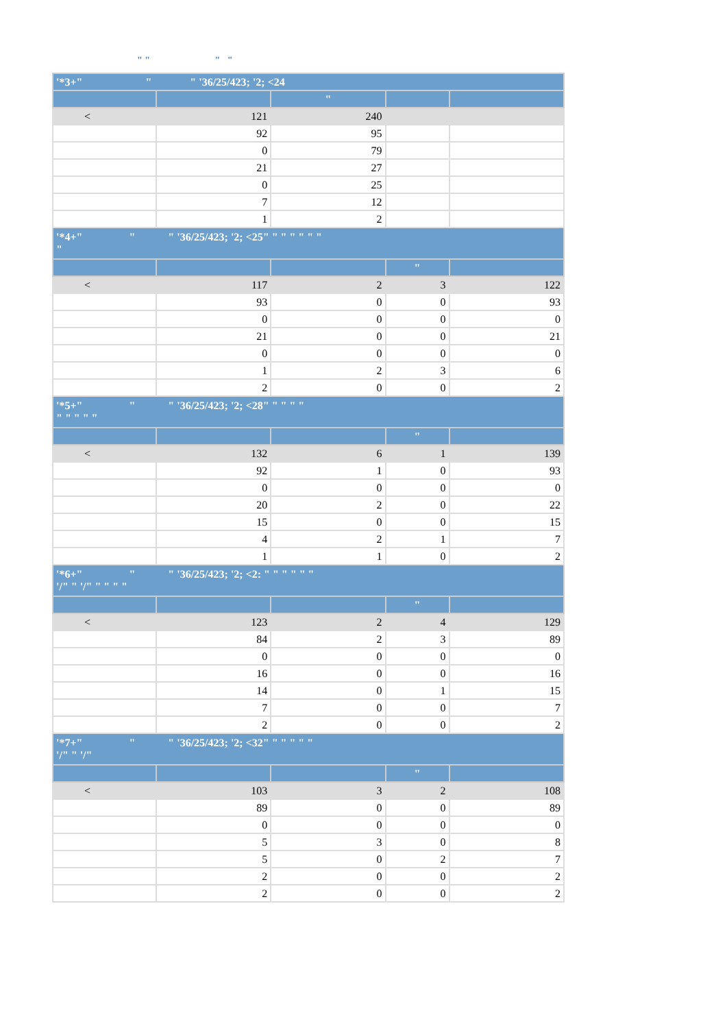" " " "
| '*3+" " " '36/25/423; '2; <24 | | | | |
| --- | --- | --- | --- | --- |
| | | " | | |
| < | 121 | 240 | | |
| | 92 | 95 | | |
| | 0 | 79 | | |
| | 21 | 27 | | |
| | 0 | 25 | | |
| | 7 | 12 | | |
| | 1 | 2 | | |
| '*4+" " " '36/25/423; '2; <25" " " " " " " " | | | | |
| | | | " | |
| < | 117 | 2 | 3 | 122 |
| | 93 | 0 | 0 | 93 |
| | 0 | 0 | 0 | 0 |
| | 21 | 0 | 0 | 21 |
| | 0 | 0 | 0 | 0 |
| | 1 | 2 | 3 | 6 |
| | 2 | 0 | 0 | 2 |
| '*5+" " " '36/25/423; '2; <28" " " " " " " " " " | | | | |
| | | | " | |
| < | 132 | 6 | 1 | 139 |
| | 92 | 1 | 0 | 93 |
| | 0 | 0 | 0 | 0 |
| | 20 | 2 | 0 | 22 |
| | 15 | 0 | 0 | 15 |
| | 4 | 2 | 1 | 7 |
| | 1 | 1 | 0 | 2 |
| '*6+" " " '36/25/423; '2; <2: " " " " " " '/" " '/" " " " " | | | | |
| | | | " | |
| < | 123 | 2 | 4 | 129 |
| | 84 | 2 | 3 | 89 |
| | 0 | 0 | 0 | 0 |
| | 16 | 0 | 0 | 16 |
| | 14 | 0 | 1 | 15 |
| | 7 | 0 | 0 | 7 |
| | 2 | 0 | 0 | 2 |
| '*7+" " " '36/25/423; '2; <32" " " " " " '/" " '/" | | | | |
| | | | " | |
| < | 103 | 3 | 2 | 108 |
| | 89 | 0 | 0 | 89 |
| | 0 | 0 | 0 | 0 |
| | 5 | 3 | 0 | 8 |
| | 5 | 0 | 2 | 7 |
| | 2 | 0 | 0 | 2 |
| | 2 | 0 | 0 | 2 |